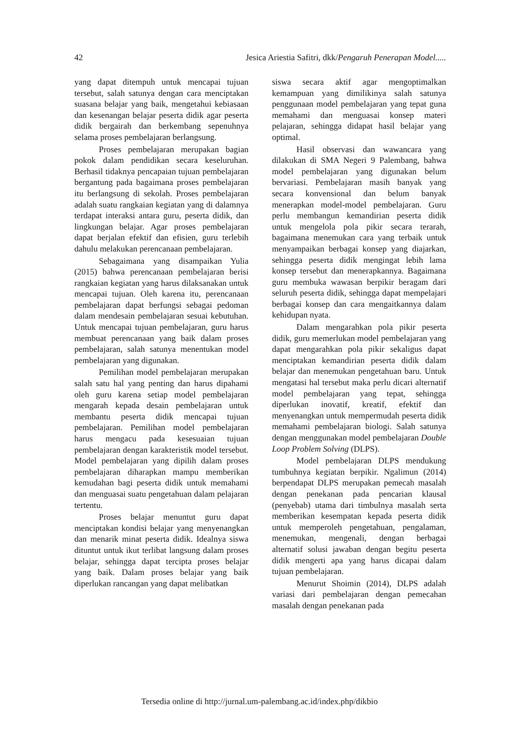42 Jesica Ariestia Safitri, dkk/Pengaruh Penerapan Model.....
yang dapat ditempuh untuk mencapai tujuan tersebut, salah satunya dengan cara menciptakan suasana belajar yang baik, mengetahui kebiasaan dan kesenangan belajar peserta didik agar peserta didik bergairah dan berkembang sepenuhnya selama proses pembelajaran berlangsung.
Proses pembelajaran merupakan bagian pokok dalam pendidikan secara keseluruhan. Berhasil tidaknya pencapaian tujuan pembelajaran bergantung pada bagaimana proses pembelajaran itu berlangsung di sekolah. Proses pembelajaran adalah suatu rangkaian kegiatan yang di dalamnya terdapat interaksi antara guru, peserta didik, dan lingkungan belajar. Agar proses pembelajaran dapat berjalan efektif dan efisien, guru terlebih dahulu melakukan perencanaan pembelajaran.
Sebagaimana yang disampaikan Yulia (2015) bahwa perencanaan pembelajaran berisi rangkaian kegiatan yang harus dilaksanakan untuk mencapai tujuan. Oleh karena itu, perencanaan pembelajaran dapat berfungsi sebagai pedoman dalam mendesain pembelajaran sesuai kebutuhan. Untuk mencapai tujuan pembelajaran, guru harus membuat perencanaan yang baik dalam proses pembelajaran, salah satunya menentukan model pembelajaran yang digunakan.
Pemilihan model pembelajaran merupakan salah satu hal yang penting dan harus dipahami oleh guru karena setiap model pembelajaran mengarah kepada desain pembelajaran untuk membantu peserta didik mencapai tujuan pembelajaran. Pemilihan model pembelajaran harus mengacu pada kesesuaian tujuan pembelajaran dengan karakteristik model tersebut. Model pembelajaran yang dipilih dalam proses pembelajaran diharapkan mampu memberikan kemudahan bagi peserta didik untuk memahami dan menguasai suatu pengetahuan dalam pelajaran tertentu.
Proses belajar menuntut guru dapat menciptakan kondisi belajar yang menyenangkan dan menarik minat peserta didik. Idealnya siswa dituntut untuk ikut terlibat langsung dalam proses belajar, sehingga dapat tercipta proses belajar yang baik. Dalam proses belajar yang baik diperlukan rancangan yang dapat melibatkan
siswa secara aktif agar mengoptimalkan kemampuan yang dimilikinya salah satunya penggunaan model pembelajaran yang tepat guna memahami dan menguasai konsep materi pelajaran, sehingga didapat hasil belajar yang optimal.
Hasil observasi dan wawancara yang dilakukan di SMA Negeri 9 Palembang, bahwa model pembelajaran yang digunakan belum bervariasi. Pembelajaran masih banyak yang secara konvensional dan belum banyak menerapkan model-model pembelajaran. Guru perlu membangun kemandirian peserta didik untuk mengelola pola pikir secara terarah, bagaimana menemukan cara yang terbaik untuk menyampaikan berbagai konsep yang diajarkan, sehingga peserta didik mengingat lebih lama konsep tersebut dan menerapkannya. Bagaimana guru membuka wawasan berpikir beragam dari seluruh peserta didik, sehingga dapat mempelajari berbagai konsep dan cara mengaitkannya dalam kehidupan nyata.
Dalam mengarahkan pola pikir peserta didik, guru memerlukan model pembelajaran yang dapat mengarahkan pola pikir sekaligus dapat menciptakan kemandirian peserta didik dalam belajar dan menemukan pengetahuan baru. Untuk mengatasi hal tersebut maka perlu dicari alternatif model pembelajaran yang tepat, sehingga diperlukan inovatif, kreatif, efektif dan menyenangkan untuk mempermudah peserta didik memahami pembelajaran biologi. Salah satunya dengan menggunakan model pembelajaran Double Loop Problem Solving (DLPS).
Model pembelajaran DLPS mendukung tumbuhnya kegiatan berpikir. Ngalimun (2014) berpendapat DLPS merupakan pemecah masalah dengan penekanan pada pencarian klausal (penyebab) utama dari timbulnya masalah serta memberikan kesempatan kepada peserta didik untuk memperoleh pengetahuan, pengalaman, menemukan, mengenali, dengan berbagai alternatif solusi jawaban dengan begitu peserta didik mengerti apa yang harus dicapai dalam tujuan pembelajaran.
Menurut Shoimin (2014), DLPS adalah variasi dari pembelajaran dengan pemecahan masalah dengan penekanan pada
Tersedia online di http://jurnal.um-palembang.ac.id/index.php/dikbio